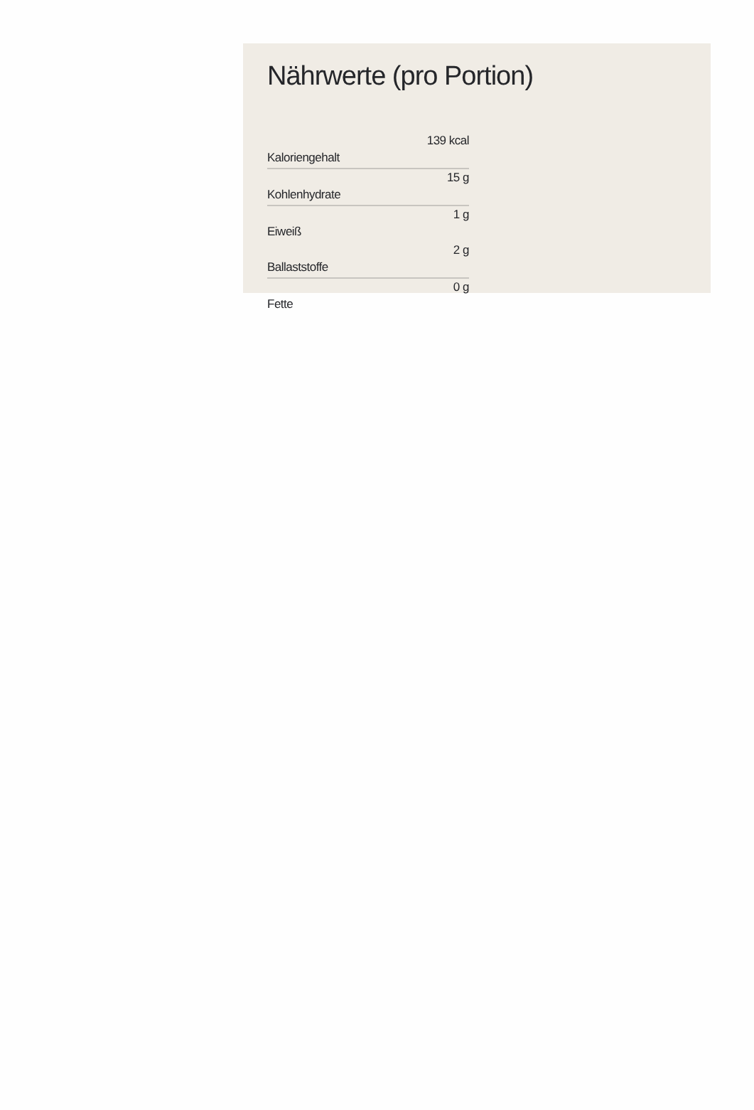Nährwerte (pro Portion)
| Kaloriengehalt | 139 kcal |
| Kohlenhydrate | 15 g |
| Eiweiß | 1 g |
| Ballaststoffe | 2 g |
| Fette | 0 g |